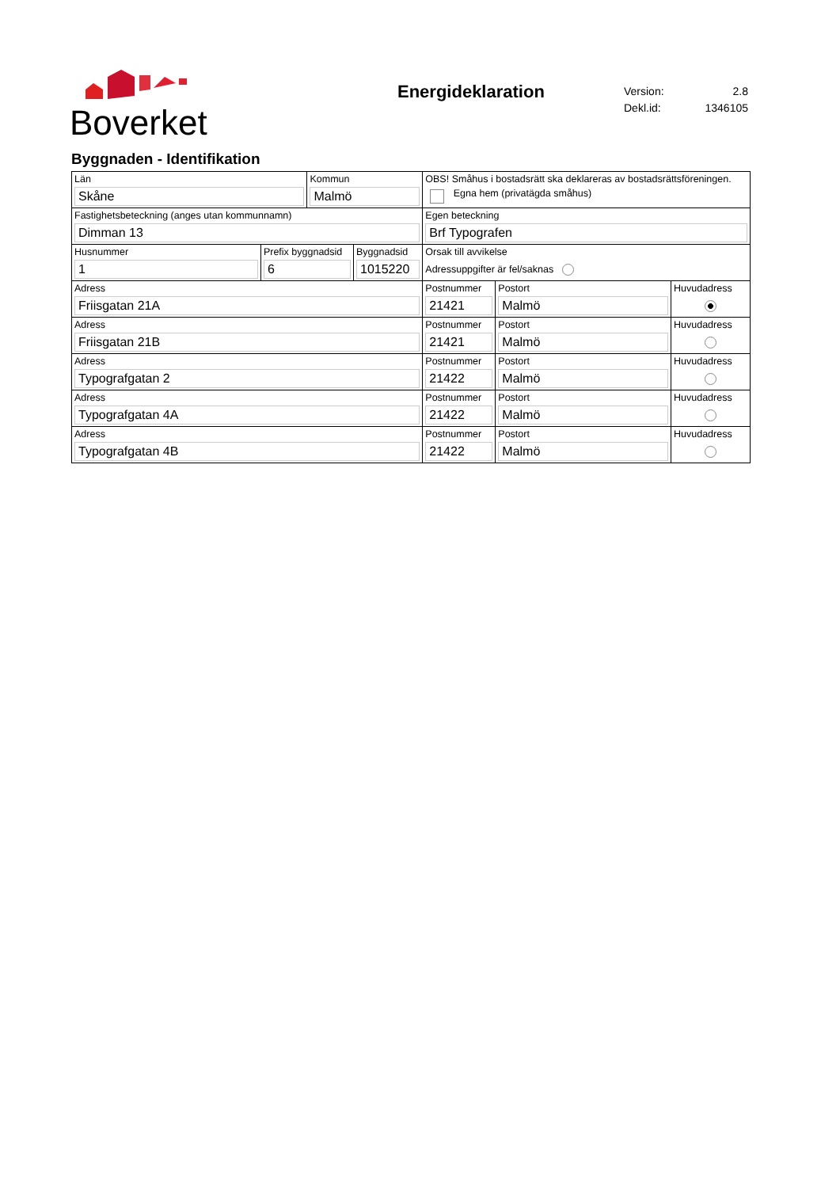Boverket
Energideklaration
| Version: | 2.8 |
| Dekl.id: | 1346105 |
Byggnaden - Identifikation
| Län Skåne | | Kommun Malmö | | OBS! Småhus i bostadsrätt ska deklareras av bostadsrättsföreningen. Egna hem (privatägda småhus) | | |
| Fastighetsbeteckning (anges utan kommunnamn) Dimman 13 | | | | Egen beteckning Brf Typografen | | |
| Husnummer 1 | Prefix byggnadsid 6 | | Byggnadsid 1015220 | Orsak till avvikelse Adressuppgifter är fel/saknas | | |
| Adress Friisgatan 21A | | | | Postnummer 21421 | Postort Malmö | Huvudadress |
| Adress Friisgatan 21B | | | | Postnummer 21421 | Postort Malmö | Huvudadress |
| Adress Typografgatan 2 | | | | Postnummer 21422 | Postort Malmö | Huvudadress |
| Adress Typografgatan 4A | | | | Postnummer 21422 | Postort Malmö | Huvudadress |
| Adress Typografgatan 4B | | | | Postnummer 21422 | Postort Malmö | Huvudadress |